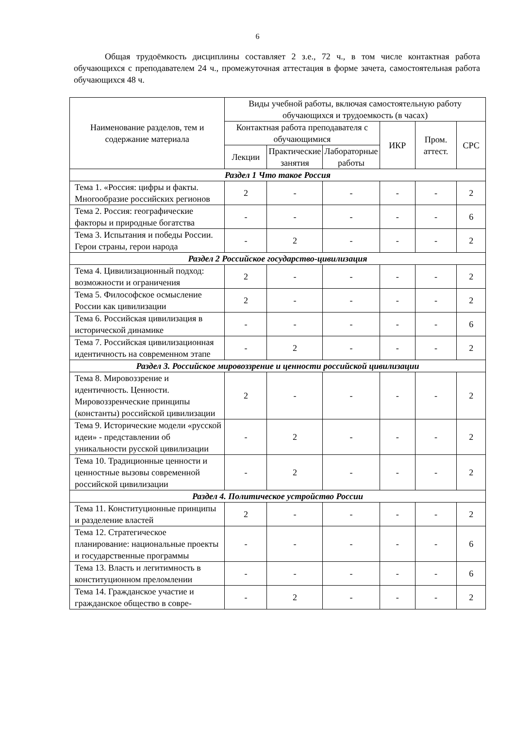6
Общая трудоёмкость дисциплины составляет 2 з.е., 72 ч., в том числе контактная работа обучающихся с преподавателем 24 ч., промежуточная аттестация в форме зачета, самостоятельная работа обучающихся 48 ч.
| Наименование разделов, тем и содержание материала | Виды учебной работы, включая самостоятельную работу обучающихся и трудоемкость (в часах) | | | | | |
| --- | --- | --- | --- | --- | --- | --- |
| | Контактная работа преподавателя с обучающимися | | | ИКР | Пром. аттест. | СРС |
| | Лекции | Практические занятия | Лабораторные работы | | | |
| Раздел 1 Что такое Россия | | | | | | |
| Тема 1. «Россия: цифры и факты. Многообразие российских регионов | 2 | - | - | - | - | 2 |
| Тема 2. Россия: географические факторы и природные богатства | - | - | - | - | - | 6 |
| Тема 3. Испытания и победы России. Герои страны, герои народа | - | 2 | - | - | - | 2 |
| Раздел 2 Российское государство-цивилизация | | | | | | |
| Тема 4. Цивилизационный подход: возможности и ограничения | 2 | - | - | - | - | 2 |
| Тема 5. Философское осмысление России как цивилизации | 2 | - | - | - | - | 2 |
| Тема 6. Российская цивилизация в исторической динамике | - | - | - | - | - | 6 |
| Тема 7. Российская цивилизационная идентичность на современном этапе | - | 2 | - | - | - | 2 |
| Раздел 3. Российское мировоззрение и ценности российской цивилизации | | | | | | |
| Тема 8. Мировоззрение и идентичность. Ценности. Мировоззренческие принципы (константы) российской цивилизации | 2 | - | - | - | - | 2 |
| Тема 9. Исторические модели «русской идеи» - представлении об уникальности русской цивилизации | - | 2 | - | - | - | 2 |
| Тема 10. Традиционные ценности и ценностные вызовы современной российской цивилизации | - | 2 | - | - | - | 2 |
| Раздел 4. Политическое устройство России | | | | | | |
| Тема 11. Конституционные принципы и разделение властей | 2 | - | - | - | - | 2 |
| Тема 12. Стратегическое планирование: национальные проекты и государственные программы | - | - | - | - | - | 6 |
| Тема 13. Власть и легитимность в конституционном преломлении | - | - | - | - | - | 6 |
| Тема 14. Гражданское участие и гражданское общество в совре- | - | 2 | - | - | - | 2 |